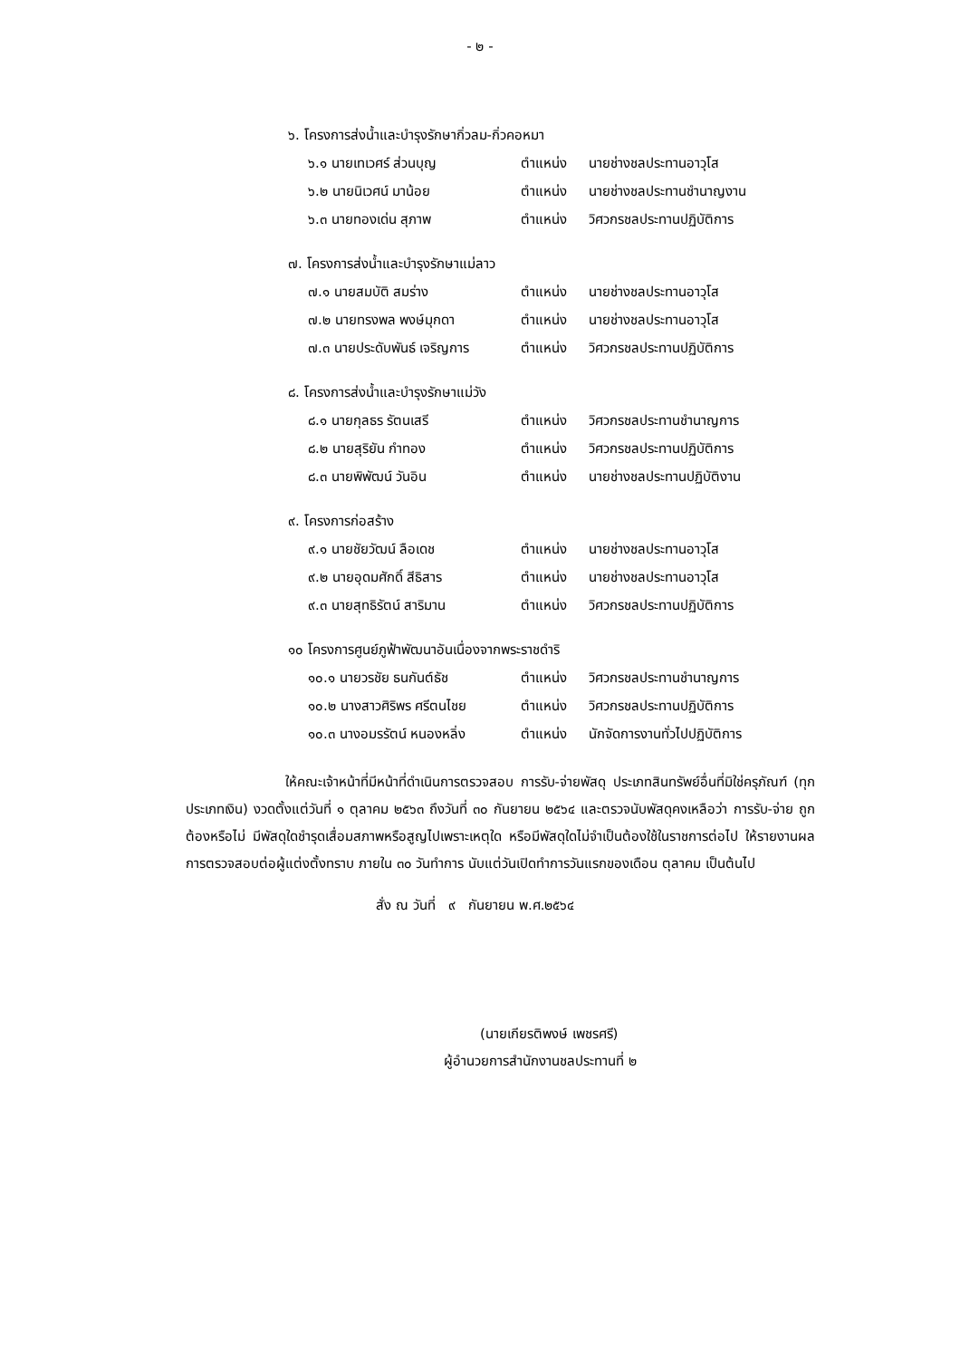- ๒ -
๖. โครงการส่งน้ำและบำรุงรักษากิ่วลม-กิ่วคอหมา
๖.๑ นายเทเวศร์ ส่วนบุญ ตำแหน่ง นายช่างชลประทานอาวุโส
๖.๒ นายนิเวศน์ มาน้อย ตำแหน่ง นายช่างชลประทานชำนาญงาน
๖.๓ นายทองเด่น สุภาพ ตำแหน่ง วิศวกรชลประทานปฏิบัติการ
๗. โครงการส่งน้ำและบำรุงรักษาแม่ลาว
๗.๑ นายสมบัติ สมร่าง ตำแหน่ง นายช่างชลประทานอาวุโส
๗.๒ นายทรงพล พงษ์มุกดา ตำแหน่ง นายช่างชลประทานอาวุโส
๗.๓ นายประดับพันธ์ เจริญการ ตำแหน่ง วิศวกรชลประทานปฏิบัติการ
๘. โครงการส่งน้ำและบำรุงรักษาแม่วัง
๘.๑ นายกุลธร รัตนเสรี ตำแหน่ง วิศวกรชลประทานชำนาญการ
๘.๒ นายสุริยัน กำทอง ตำแหน่ง วิศวกรชลประทานปฏิบัติการ
๘.๓ นายพิพัฒน์ วันอิน ตำแหน่ง นายช่างชลประทานปฏิบัติงาน
๙. โครงการก่อสร้าง
๙.๑ นายชัยวัฒน์ ลือเดช ตำแหน่ง นายช่างชลประทานอาวุโส
๙.๒ นายอุดมศักดิ์ สีธิสาร ตำแหน่ง นายช่างชลประทานอาวุโส
๙.๓ นายสุทธิรัตน์ สาริมาน ตำแหน่ง วิศวกรชลประทานปฏิบัติการ
๑๐ โครงการศูนย์ภูฟ้าพัฒนาอันเนื่องจากพระราชดำริ
๑๐.๑ นายวรชัย ธนกันต์ธัช ตำแหน่ง วิศวกรชลประทานชำนาญการ
๑๐.๒ นางสาวศิริพร ศรีตนไชย ตำแหน่ง วิศวกรชลประทานปฏิบัติการ
๑๐.๓ นางอมรรัตน์ หนองหลิ่ง ตำแหน่ง นักจัดการงานทั่วไปปฏิบัติการ
ให้คณะเจ้าหน้าที่มีหน้าที่ดำเนินการตรวจสอบ การรับ-จ่ายพัสดุ ประเภทสินทรัพย์อื่นที่มิใช่ครุภัณฑ์ (ทุกประเภทเงิน) งวดตั้งแต่วันที่ ๑ ตุลาคม ๒๕๖๓ ถึงวันที่ ๓๐ กันยายน ๒๕๖๔ และตรวจนับพัสดุคงเหลือว่า การรับ-จ่าย ถูกต้องหรือไม่ มีพัสดุใดชำรุดเสื่อมสภาพหรือสูญไปเพราะเหตุใด หรือมีพัสดุใดไม่จำเป็นต้องใช้ในราชการต่อไป ให้รายงานผลการตรวจสอบต่อผู้แต่งตั้งทราบ ภายใน ๓๐ วันทำการ นับแต่วันเปิดทำการวันแรกของเดือน ตุลาคม เป็นต้นไป
สั่ง ณ วันที่ ๙ กันยายน พ.ศ.๒๕๖๔
(นายเกียรติพงษ์ เพชรศรี)
ผู้อำนวยการสำนักงานชลประทานที่ ๒